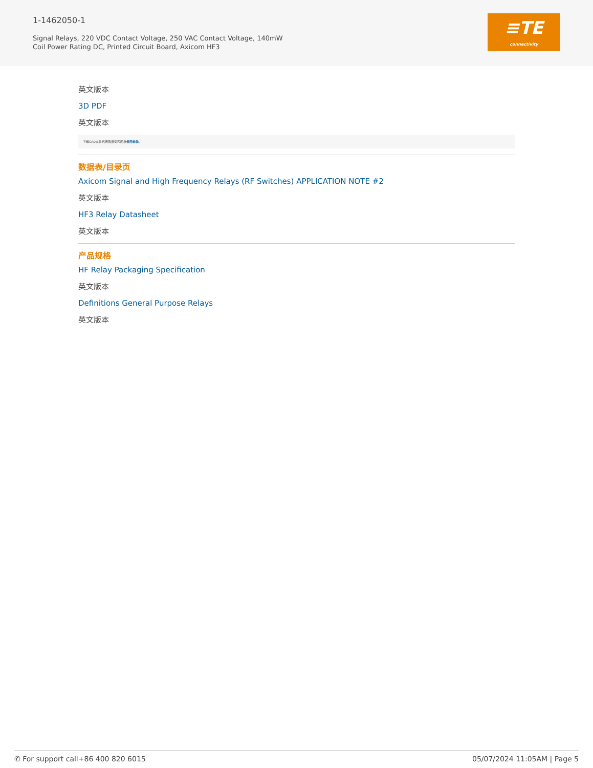1-1462050-1
Signal Relays, 220 VDC Contact Voltage, 250 VAC Contact Voltage, 140mW Coil Power Rating DC, Printed Circuit Board, Axicom HF3
≡TE
connectivity
英文版本
3D PDF
英文版本
下载CAD文件代表我接受和同意使用条款。
数据表/目录页
Axicom Signal and High Frequency Relays (RF Switches) APPLICATION NOTE #2
英文版本
HF3 Relay Datasheet
英文版本
产品规格
HF Relay Packaging Specification
英文版本
Definitions General Purpose Relays
英文版本
✆ For support call+86 400 820 6015 05/07/2024 11:05AM | Page 5